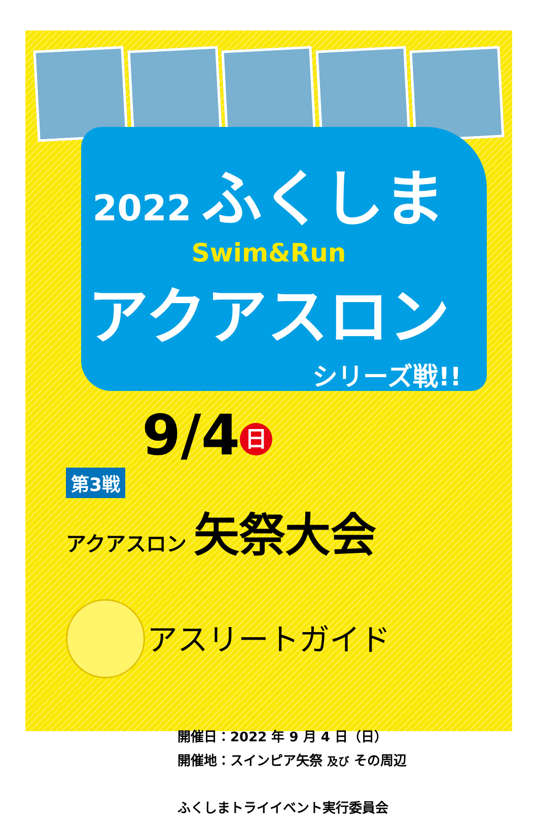2022 ふくしま
Swim&Run
アクアスロン
シリーズ戦!!
9/4 日
第3戦
アクアスロン 矢祭大会
アスリートガイド
開催日：2022 年 9 月 4 日（日）
開催地：スインピア矢祭 及び その周辺
ふくしまトライイベント実行委員会